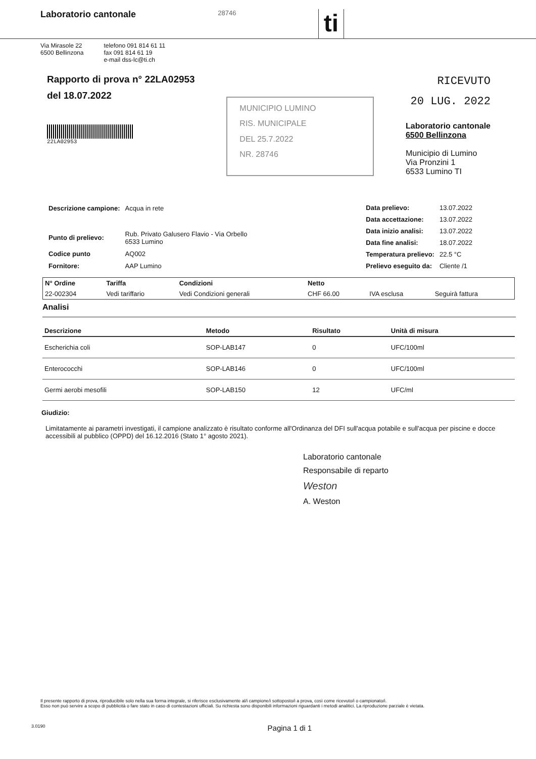Laboratorio cantonale 28746 ti
Via Mirasole 22
6500 Bellinzona
telefono 091 814 61 11
fax 091 814 61 19
e-mail dss-lc@ti.ch
Rapporto di prova n° 22LA02953
del 18.07.2022
22LA02953
MUNICIPIO LUMINO
RIS. MUNICIPALE
DEL 25.7.2022
NR. 28746
RICEVUTO
20 LUG. 2022
Laboratorio cantonale
6500 Bellinzona
Municipio di Lumino
Via Pronzini 1
6533 Lumino TI
| Descrizione campione: | Acqua in rete |
| Punto di prelievo: | Rub. Privato Galusero Flavio - Via Orbello 6533 Lumino |
| Codice punto | AQ002 |
| Fornitore: | AAP Lumino |
| Data prelievo: | 13.07.2022 |
| Data accettazione: | 13.07.2022 |
| Data inizio analisi: | 13.07.2022 |
| Data fine analisi: | 18.07.2022 |
| Temperatura prelievo: | 22.5 °C |
| Prelievo eseguito da: | Cliente /1 |
| N° Ordine | Tariffa | Condizioni | Netto | | |
| --- | --- | --- | --- | --- | --- |
| 22-002304 | Vedi tariffario | Vedi Condizioni generali | CHF 66.00 | IVA esclusa | Seguirà fattura |
Analisi
| Descrizione | Metodo | Risultato | Unità di misura |
| --- | --- | --- | --- |
| Escherichia coli | SOP-LAB147 | 0 | UFC/100ml |
| Enterococchi | SOP-LAB146 | 0 | UFC/100ml |
| Germi aerobi mesofili | SOP-LAB150 | 12 | UFC/ml |
Giudizio:
Limitatamente ai parametri investigati, il campione analizzato è risultato conforme all'Ordinanza del DFI sull'acqua potabile e sull'acqua per piscine e docce accessibili al pubblico (OPPD) del 16.12.2016 (Stato 1° agosto 2021).
Laboratorio cantonale
Responsabile di reparto
Weston
A. Weston
Il presente rapporto di prova, riproducibile solo nella sua forma integrale, si riferisce esclusivamente al/i campione/i sottoposto/i a prova, così come ricevuto/i o campionato/i.
Esso non può servire a scopo di pubblicità o fare stato in caso di contestazioni ufficiali. Su richiesta sono disponibili informazioni riguardanti i metodi analitici. La riproduzione parziale è vietata.
3.0190 Pagina 1 di 1